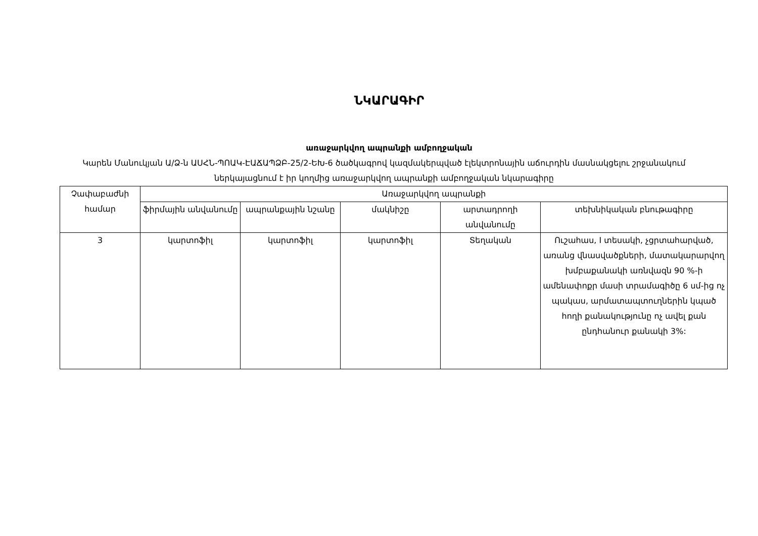ՆԿԱՐԱԳԻՐ
առաջարկվող ապրանքի ամբողջական
Կարեն Մանուկյան Ա/Ձ-ն ԱՍՀՆ-ՊՈԱԿ-ԷԱՃԱՊՁԲ-25/2-ԵԽ-6 ծածկագրով կազմակերպված էլեկտրոնային աճուրդին մասնակցելու շրջանակում ներկայացնում է իր կողմից առաջարկվող ապրանքի ամբողջական նկարագիրը
| Չափաբաժնի համար | Առաջարկվող ապրանքի | | | | |
| --- | --- | --- | --- | --- | --- |
| | ֆիրմային անվանումը | ապրանքային նշանը | մակնիշը | արտադրողի անվանումը | տեխնիկական բնութագիրը |
| 3 | կարտոֆիլ | կարտոֆիլ | կարտոֆիլ | Տեղական | Ուշահաս, I տեսակի, չցրտահարված, առանց վնասվածքների, մատակարարվող խմբաքանակի առնվազն 90 %-ի ամենափոքր մասի տրամագիծը 6 սմ-ից ոչ պակաս, արմատապտուղներին կպած հողի քանակությունը ոչ ավել քան ընդհանուր քանակի 3%: |